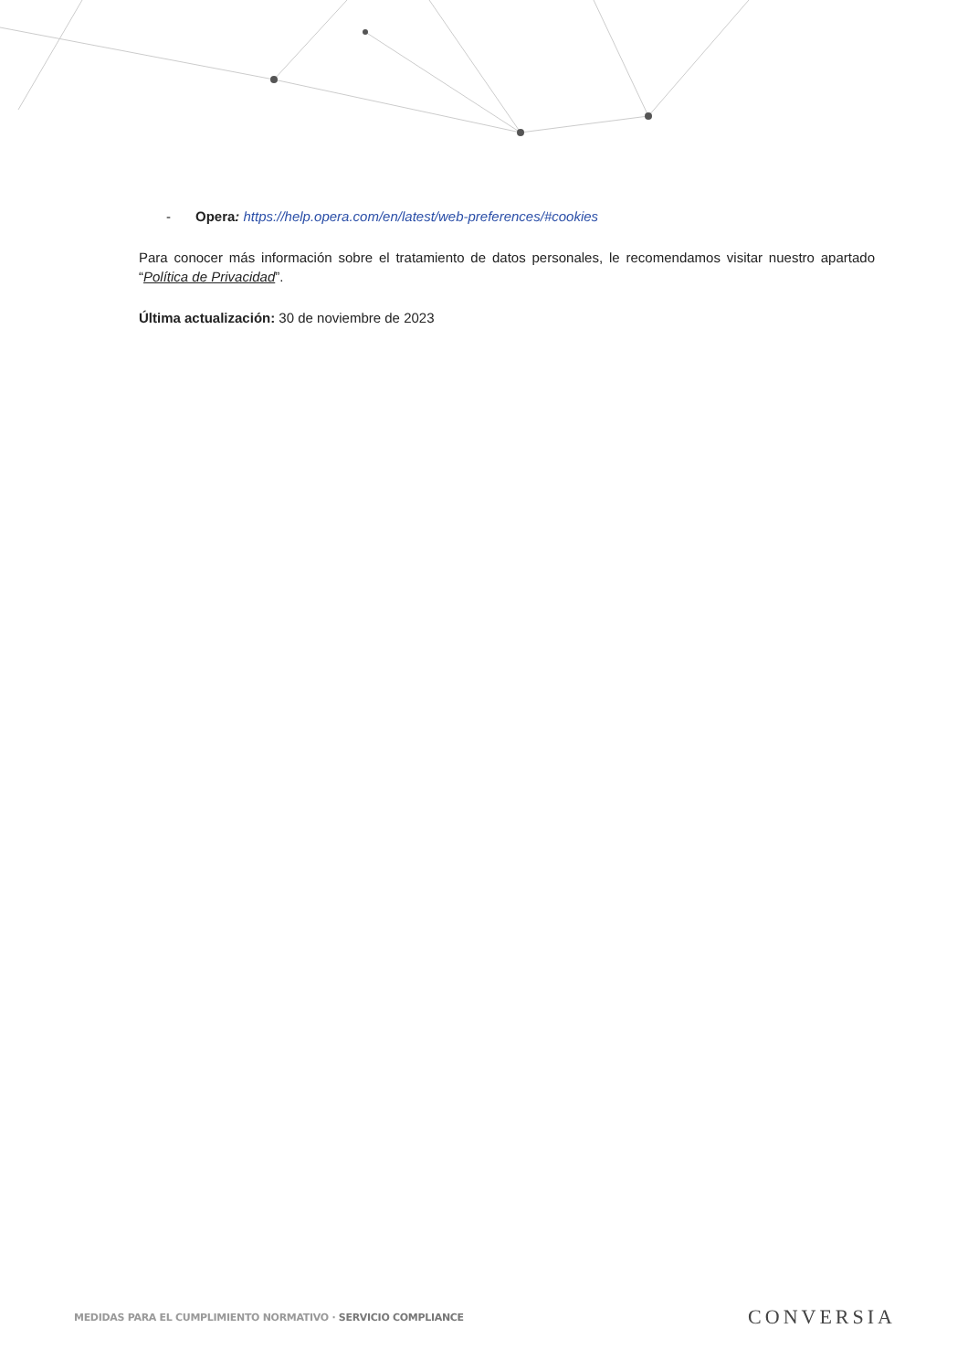- Opera: https://help.opera.com/en/latest/web-preferences/#cookies
Para conocer más información sobre el tratamiento de datos personales, le recomendamos visitar nuestro apartado “Política de Privacidad”.
Última actualización: 30 de noviembre de 2023
MEDIDAS PARA EL CUMPLIMIENTO NORMATIVO · SERVICIO COMPLIANCE CONVERSIA